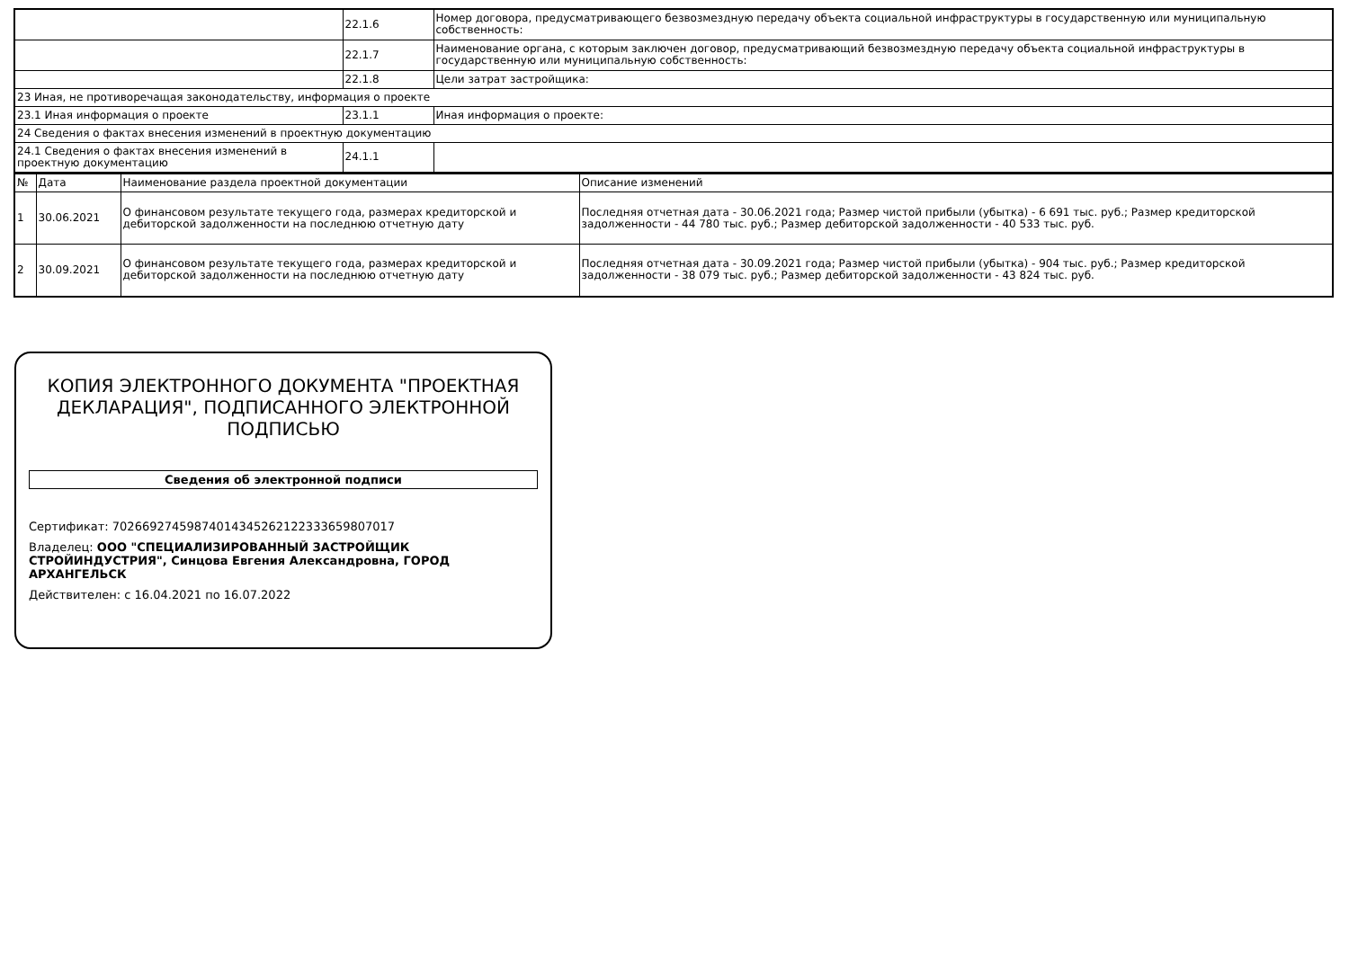| | 22.1.6 | Номер договора, предусматривающего безвозмездную передачу объекта социальной инфраструктуры в государственную или муниципальную собственность: |
| | 22.1.7 | Наименование органа, с которым заключен договор, предусматривающий безвозмездную передачу объекта социальной инфраструктуры в государственную или муниципальную собственность: |
| | 22.1.8 | Цели затрат застройщика: |
| 23 Иная, не противоречащая законодательству, информация о проекте | | |
| 23.1 Иная информация о проекте | 23.1.1 | Иная информация о проекте: |
| 24 Сведения о фактах внесения изменений в проектную документацию | | |
| 24.1 Сведения о фактах внесения изменений в проектную документацию | 24.1.1 | |
| № | Дата | Наименование раздела проектной документации | Описание изменений |
| 1 | 30.06.2021 | О финансовом результате текущего года, размерах кредиторской и дебиторской задолженности на последнюю отчетную дату | Последняя отчетная дата - 30.06.2021 года; Размер чистой прибыли (убытка) - 6 691 тыс. руб.; Размер кредиторской задолженности - 44 780 тыс. руб.; Размер дебиторской задолженности - 40 533 тыс. руб. |
| 2 | 30.09.2021 | О финансовом результате текущего года, размерах кредиторской и дебиторской задолженности на последнюю отчетную дату | Последняя отчетная дата - 30.09.2021 года; Размер чистой прибыли (убытка) - 904 тыс. руб.; Размер кредиторской задолженности - 38 079 тыс. руб.; Размер дебиторской задолженности - 43 824 тыс. руб. |
КОПИЯ ЭЛЕКТРОННОГО ДОКУМЕНТА "ПРОЕКТНАЯ ДЕКЛАРАЦИЯ", ПОДПИСАННОГО ЭЛЕКТРОННОЙ ПОДПИСЬЮ
Сведения об электронной подписи
Сертификат: 70266927459874014345262122333659807017
Владелец: ООО "СПЕЦИАЛИЗИРОВАННЫЙ ЗАСТРОЙЩИК СТРОЙИНДУСТРИЯ", Синцова Евгения Александровна, ГОРОД АРХАНГЕЛЬСК
Действителен: с 16.04.2021 по 16.07.2022